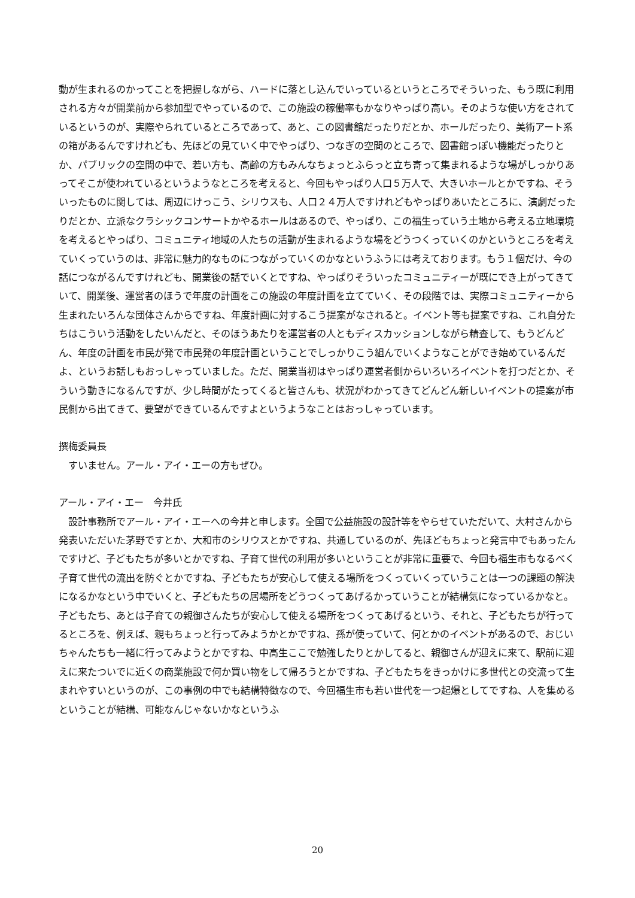動が生まれるのかってことを把握しながら、ハードに落とし込んでいっているというところでそういった、もう既に利用される方々が開業前から参加型でやっているので、この施設の稼働率もかなりやっぱり高い。そのような使い方をされているというのが、実際やられているところであって、あと、この図書館だったりだとか、ホールだったり、美術アート系の箱があるんですけれども、先ほどの見ていく中でやっぱり、つなぎの空間のところで、図書館っぽい機能だったりとか、パブリックの空間の中で、若い方も、高齢の方もみんなちょっとふらっと立ち寄って集まれるような場がしっかりあってそこが使われているというようなところを考えると、今回もやっぱり人口５万人で、大きいホールとかですね、そういったものに関しては、周辺にけっこう、シリウスも、人口２４万人ですけれどもやっぱりあいたところに、演劇だったりだとか、立派なクラシックコンサートかやるホールはあるので、やっぱり、この福生っていう土地から考える立地環境を考えるとやっぱり、コミュニティ地域の人たちの活動が生まれるような場をどうつくっていくのかというところを考えていくっていうのは、非常に魅力的なものにつながっていくのかなというふうには考えております。もう１個だけ、今の話につながるんですけれども、開業後の話でいくとですね、やっぱりそういったコミュニティーが既にでき上がってきていて、開業後、運営者のほうで年度の計画をこの施設の年度計画を立てていく、その段階では、実際コミュニティーから生まれたいろんな団体さんからですね、年度計画に対するこう提案がなされると。イベント等も提案ですね、これ自分たちはこういう活動をしたいんだと、そのほうあたりを運営者の人ともディスカッションしながら精査して、もうどんどん、年度の計画を市民が発で市民発の年度計画ということでしっかりこう組んでいくようなことができ始めているんだよ、というお話しもおっしゃっていました。ただ、開業当初はやっぱり運営者側からいろいろイベントを打つだとか、そういう動きになるんですが、少し時間がたってくると皆さんも、状況がわかってきてどんどん新しいイベントの提案が市民側から出てきて、要望ができているんですよというようなことはおっしゃっています。
撰梅委員長
すいません。アール・アイ・エーの方もぜひ。
アール・アイ・エー　今井氏
設計事務所でアール・アイ・エーへの今井と申します。全国で公益施設の設計等をやらせていただいて、大村さんから発表いただいた茅野ですとか、大和市のシリウスとかですね、共通しているのが、先ほどもちょっと発言中でもあったんですけど、子どもたちが多いとかですね、子育て世代の利用が多いということが非常に重要で、今回も福生市もなるべく子育て世代の流出を防ぐとかですね、子どもたちが安心して使える場所をつくっていくっていうことは一つの課題の解決になるかなという中でいくと、子どもたちの居場所をどうつくってあげるかっていうことが結構気になっているかなと。子どもたち、あとは子育ての親御さんたちが安心して使える場所をつくってあげるという、それと、子どもたちが行ってるところを、例えば、親もちょっと行ってみようかとかですね、孫が使っていて、何とかのイベントがあるので、おじいちゃんたちも一緒に行ってみようとかですね、中高生ここで勉強したりとかしてると、親御さんが迎えに来て、駅前に迎えに来たついでに近くの商業施設で何か買い物をして帰ろうとかですね、子どもたちをきっかけに多世代との交流って生まれやすいというのが、この事例の中でも結構特徴なので、今回福生市も若い世代を一つ起爆としてですね、人を集めるということが結構、可能なんじゃないかなというふ
20